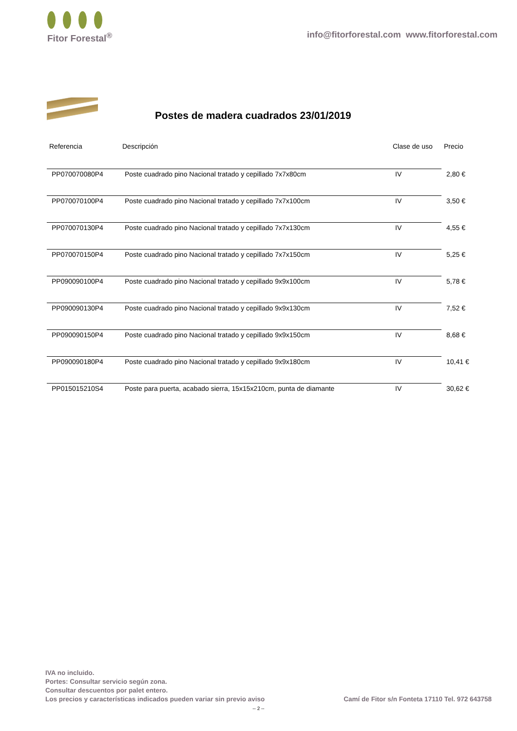Fitor Forestal<sup>®</sup>
info@fitorforestal.com www.fitorforestal.com
Postes de madera cuadrados 23/01/2019
| Referencia | Descripción | Clase de uso | Precio |
| --- | --- | --- | --- |
| PP070070080P4 | Poste cuadrado pino Nacional tratado y cepillado 7x7x80cm | IV | 2,80 € |
| PP070070100P4 | Poste cuadrado pino Nacional tratado y cepillado 7x7x100cm | IV | 3,50 € |
| PP070070130P4 | Poste cuadrado pino Nacional tratado y cepillado 7x7x130cm | IV | 4,55 € |
| PP070070150P4 | Poste cuadrado pino Nacional tratado y cepillado 7x7x150cm | IV | 5,25 € |
| PP090090100P4 | Poste cuadrado pino Nacional tratado y cepillado 9x9x100cm | IV | 5,78 € |
| PP090090130P4 | Poste cuadrado pino Nacional tratado y cepillado 9x9x130cm | IV | 7,52 € |
| PP090090150P4 | Poste cuadrado pino Nacional tratado y cepillado 9x9x150cm | IV | 8,68 € |
| PP090090180P4 | Poste cuadrado pino Nacional tratado y cepillado 9x9x180cm | IV | 10,41 € |
| PP015015210S4 | Poste para puerta, acabado sierra, 15x15x210cm, punta de diamante | IV | 30,62 € |
IVA no incluido.
Portes: Consultar servicio según zona.
Consultar descuentos por palet entero.
Los precios y características indicados pueden variar sin previo aviso
Camí de Fitor s/n Fonteta 17110 Tel. 972 643758
-- 2 --